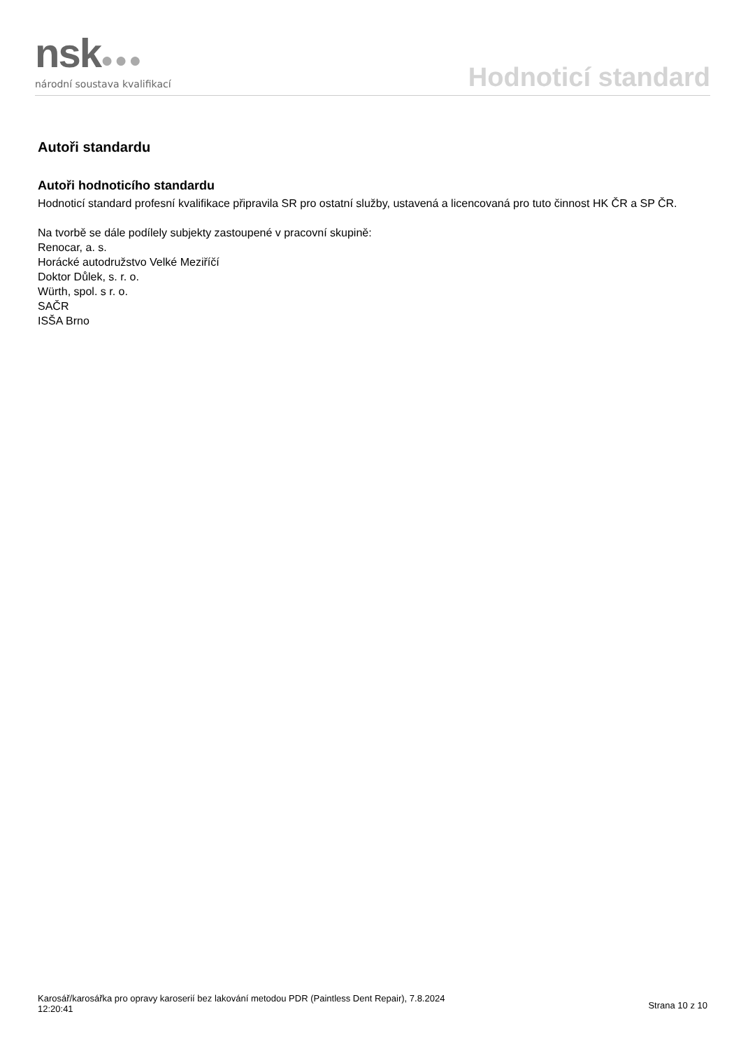nsk●●●
národní soustava kvalifikací
Hodnoticí standard
Autoři standardu
Autoři hodnoticího standardu
Hodnoticí standard profesní kvalifikace připravila SR pro ostatní služby, ustavená a licencovaná pro tuto činnost HK ČR a SP ČR.
Na tvorbě se dále podílely subjekty zastoupené v pracovní skupině:
Renocar, a. s.
Horácké autodružstvo Velké Meziříčí
Doktor Důlek, s. r. o.
Würth, spol. s r. o.
SAČR
ISŠA Brno
Karosář/karosářka pro opravy karoserií bez lakování metodou PDR (Paintless Dent Repair), 7.8.2024
12:20:41
Strana 10 z 10